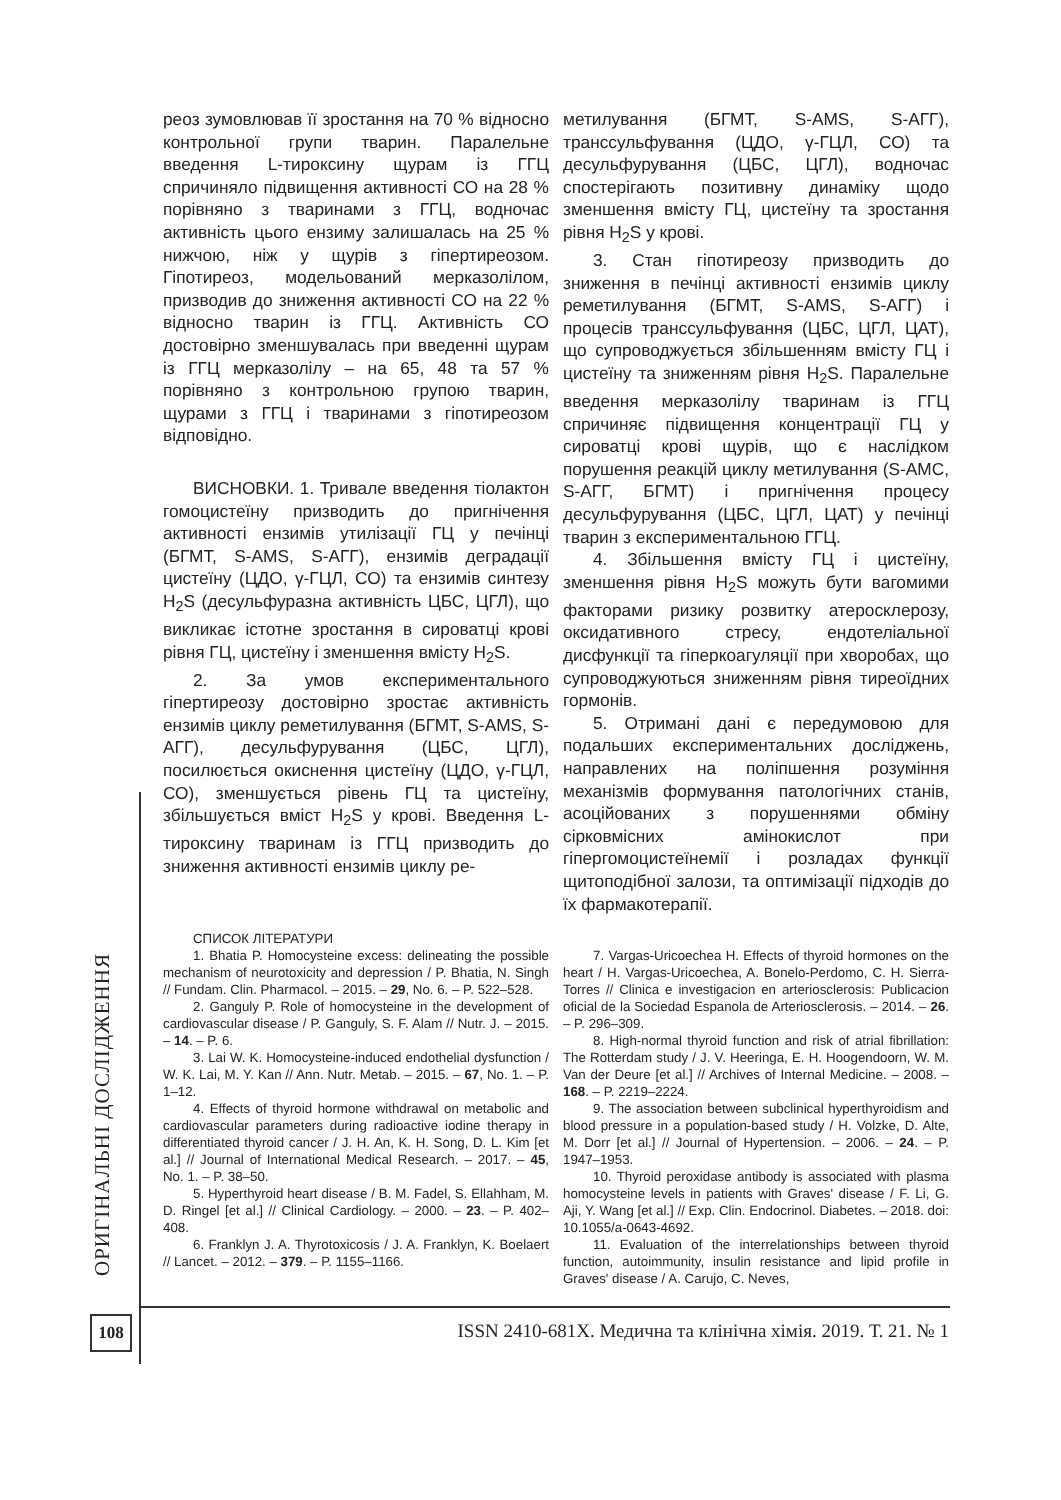реоз зумовлював її зростання на 70 % відносно контрольної групи тварин. Паралельне введення L-тироксину щурам із ГГЦ спричиняло підвищення активності СО на 28 % порівняно з тваринами з ГГЦ, водночас активність цього ензиму залишалась на 25 % нижчою, ніж у щурів з гіпертиреозом. Гіпотиреоз, модельований мерказолілом, призводив до зниження активності СО на 22 % відносно тварин із ГГЦ. Активність СО достовірно зменшувалась при введенні щурам із ГГЦ мерказолілу – на 65, 48 та 57 % порівняно з контрольною групою тварин, щурами з ГГЦ і тваринами з гіпотиреозом відповідно.
ВИСНОВКИ. 1. Тривале введення тіолактон гомоцистеїну призводить до пригнічення активності ензимів утилізації ГЦ у печінці (БГМТ, S-AMS, S-АГГ), ензимів деградації цистеїну (ЦДО, γ-ГЦЛ, СО) та ензимів синтезу H<sub>2</sub>S (десульфуразна активність ЦБС, ЦГЛ), що викликає істотне зростання в сироватці крові рівня ГЦ, цистеїну і зменшення вмісту H<sub>2</sub>S.
2. За умов експериментального гіпертиреозу достовірно зростає активність ензимів циклу реметилування (БГМТ, S-AMS, S-АГГ), десульфурування (ЦБС, ЦГЛ), посилюється окиснення цистеїну (ЦДО, γ-ГЦЛ, СО), зменшується рівень ГЦ та цистеїну, збільшується вміст H<sub>2</sub>S у крові. Введення L-тироксину тваринам із ГГЦ призводить до зниження активності ензимів циклу ре-
метилування (БГМТ, S-AMS, S-АГГ), транссульфування (ЦДО, γ-ГЦЛ, СО) та десульфурування (ЦБС, ЦГЛ), водночас спостерігають позитивну динаміку щодо зменшення вмісту ГЦ, цистеїну та зростання рівня H<sub>2</sub>S у крові.
3. Стан гіпотиреозу призводить до зниження в печінці активності ензимів циклу реметилування (БГМТ, S-AMS, S-АГГ) і процесів транссульфування (ЦБС, ЦГЛ, ЦАТ), що супроводжується збільшенням вмісту ГЦ і цистеїну та зниженням рівня H<sub>2</sub>S. Паралельне введення мерказолілу тваринам із ГГЦ спричиняє підвищення концентрації ГЦ у сироватці крові щурів, що є наслідком порушення реакцій циклу метилування (S-AMC, S-АГГ, БГМТ) і пригнічення процесу десульфурування (ЦБС, ЦГЛ, ЦАТ) у печінці тварин з експериментальною ГГЦ.
4. Збільшення вмісту ГЦ і цистеїну, зменшення рівня H<sub>2</sub>S можуть бути вагомими факторами ризику розвитку атеросклерозу, оксидативного стресу, ендотеліальної дисфункції та гіперкоагуляції при хворобах, що супроводжуються зниженням рівня тиреоїдних гормонів.
5. Отримані дані є передумовою для подальших експериментальних досліджень, направлених на поліпшення розуміння механізмів формування патологічних станів, асоційованих з порушеннями обміну сірковмісних амінокислот при гіпергомоцистеїнемії і розладах функції щитоподібної залози, та оптимізації підходів до їх фармакотерапії.
СПИСОК ЛІТЕРАТУРИ
1. Bhatia P. Homocysteine excess: delineating the possible mechanism of neurotoxicity and depression / P. Bhatia, N. Singh // Fundam. Clin. Pharmacol. – 2015. – 29, No. 6. – P. 522–528.
2. Ganguly P. Role of homocysteine in the development of cardiovascular disease / P. Ganguly, S. F. Alam // Nutr. J. – 2015. – 14. – P. 6.
3. Lai W. K. Homocysteine-induced endothelial dysfunction / W. K. Lai, M. Y. Kan // Ann. Nutr. Metab. – 2015. – 67, No. 1. – P. 1–12.
4. Effects of thyroid hormone withdrawal on metabolic and cardiovascular parameters during radioactive iodine therapy in differentiated thyroid cancer / J. H. An, K. H. Song, D. L. Kim [et al.] // Journal of International Medical Research. – 2017. – 45, No. 1. – P. 38–50.
5. Hyperthyroid heart disease / B. M. Fadel, S. Ellahham, M. D. Ringel [et al.] // Clinical Cardiology. – 2000. – 23. – P. 402–408.
6. Franklyn J. A. Thyrotoxicosis / J. A. Franklyn, K. Boelaert // Lancet. – 2012. – 379. – P. 1155–1166.
7. Vargas-Uricoechea H. Effects of thyroid hormones on the heart / H. Vargas-Uricoechea, A. Bonelo-Perdomo, C. H. Sierra-Torres // Clinica e investigacion en arteriosclerosis: Publicacion oficial de la Sociedad Espanola de Arteriosclerosis. – 2014. – 26. – P. 296–309.
8. High-normal thyroid function and risk of atrial fibrillation: The Rotterdam study / J. V. Heeringa, E. H. Hoogendoorn, W. M. Van der Deure [et al.] // Archives of Internal Medicine. – 2008. – 168. – P. 2219–2224.
9. The association between subclinical hyperthyroidism and blood pressure in a population-based study / H. Volzke, D. Alte, M. Dorr [et al.] // Journal of Hypertension. – 2006. – 24. – P. 1947–1953.
10. Thyroid peroxidase antibody is associated with plasma homocysteine levels in patients with Graves' disease / F. Li, G. Aji, Y. Wang [et al.] // Exp. Clin. Endocrinol. Diabetes. – 2018. doi: 10.1055/a-0643-4692.
11. Evaluation of the interrelationships between thyroid function, autoimmunity, insulin resistance and lipid profile in Graves' disease / A. Carujo, C. Neves,
ОРИГІНАЛЬНІ ДОСЛІДЖЕННЯ
108
ISSN 2410-681X. Медична та клінічна хімія. 2019. Т. 21. № 1